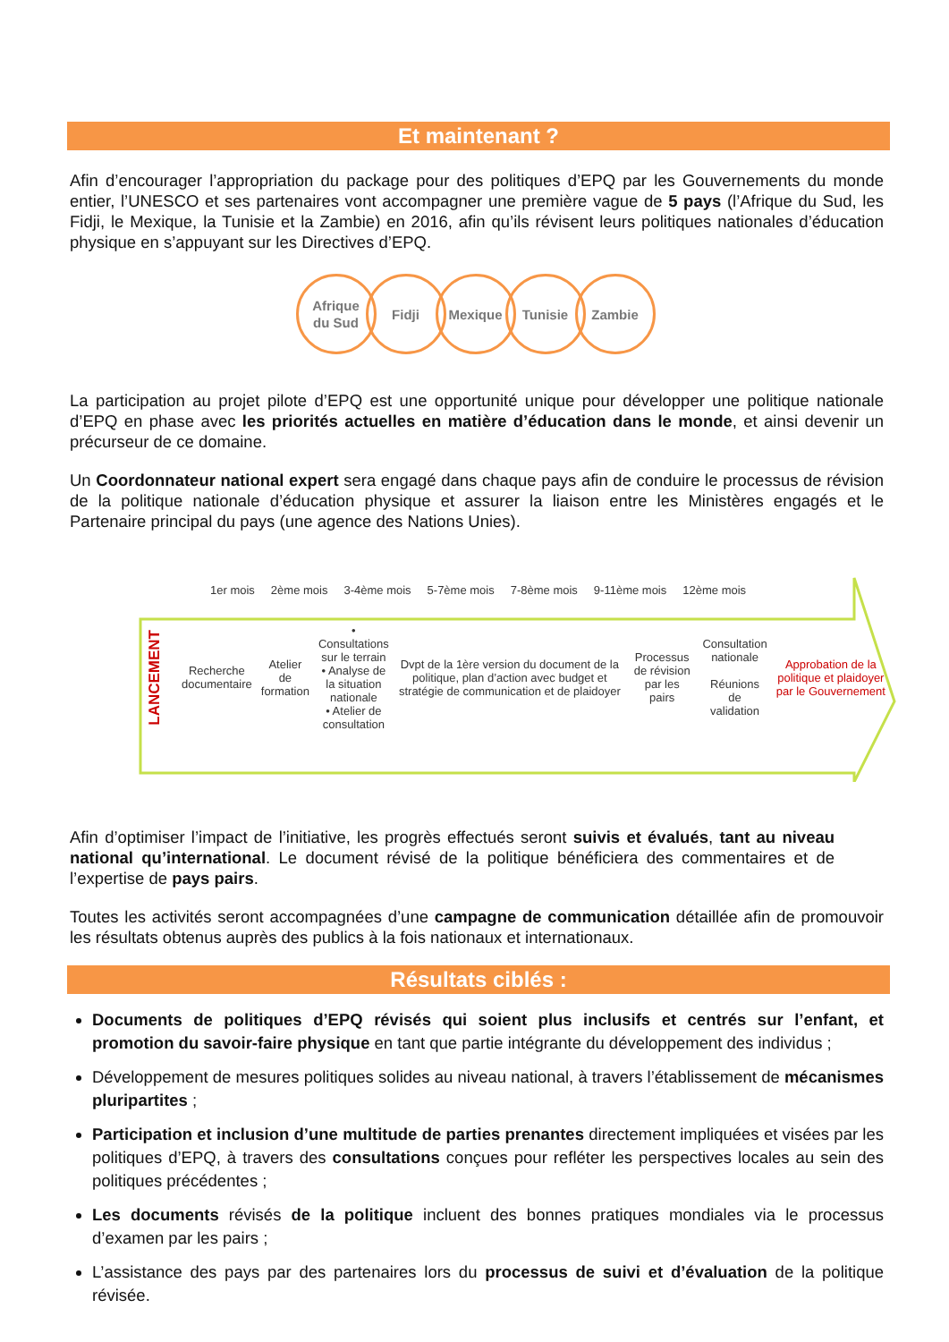Et maintenant ?
Afin d’encourager l’appropriation du package pour des politiques d’EPQ par les Gouvernements du monde entier, l’UNESCO et ses partenaires vont accompagner une première vague de 5 pays (l’Afrique du Sud, les Fidji, le Mexique, la Tunisie et la Zambie) en 2016, afin qu’ils révisent leurs politiques nationales d’éducation physique en s’appuyant sur les Directives d’EPQ.
Afrique
du Sud
Fidji Mexique Tunisie Zambie
La participation au projet pilote d’EPQ est une opportunité unique pour développer une politique nationale d’EPQ en phase avec les priorités actuelles en matière d’éducation dans le monde, et ainsi devenir un précurseur de ce domaine.
Un Coordonnateur national expert sera engagé dans chaque pays afin de conduire le processus de révision de la politique nationale d’éducation physique et assurer la liaison entre les Ministères engagés et le Partenaire principal du pays (une agence des Nations Unies).
1er mois 2ème mois 3-4ème mois 5-7ème mois 7-8ème mois 9-11ème mois 12ème mois
LANCEMENT
Recherche
documentaire
Atelier de
formation
• Consultations sur le terrain
• Analyse de la situation nationale
• Atelier de consultation
Dvpt de la 1ère version du document de la politique, plan d’action avec budget et stratégie de communication et de plaidoyer
Processus de révision par les pairs
Consultation nationale
Réunions de validation
Approbation de la politique et plaidoyer par le Gouvernement
Afin d’optimiser l’impact de l’initiative, les progrès effectués seront suivis et évalués, tant au niveau national qu’international. Le document révisé de la politique bénéficiera des commentaires et de l’expertise de pays pairs.
Toutes les activités seront accompagnées d’une campagne de communication détaillée afin de promouvoir les résultats obtenus auprès des publics à la fois nationaux et internationaux.
Résultats ciblés :
Documents de politiques d’EPQ révisés qui soient plus inclusifs et centrés sur l’enfant, et promotion du savoir-faire physique en tant que partie intégrante du développement des individus ;
Développement de mesures politiques solides au niveau national, à travers l’établissement de mécanismes pluripartites ;
Participation et inclusion d’une multitude de parties prenantes directement impliquées et visées par les politiques d’EPQ, à travers des consultations conçues pour refléter les perspectives locales au sein des politiques précédentes ;
Les documents révisés de la politique incluent des bonnes pratiques mondiales via le processus d’examen par les pairs ;
L’assistance des pays par des partenaires lors du processus de suivi et d’évaluation de la politique révisée.